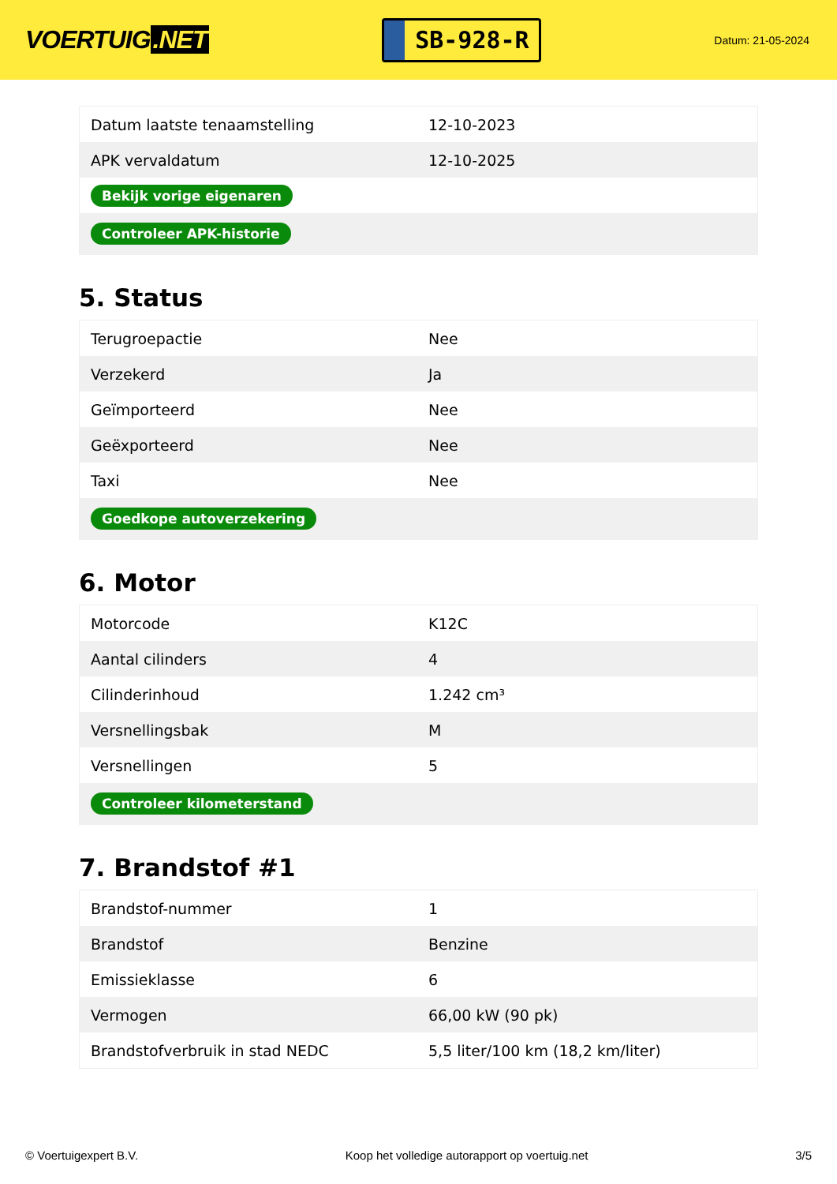VOERTUIG.NET
SB-928-R
Datum: 21-05-2024
| Datum laatste tenaamstelling | 12-10-2023 |
| APK vervaldatum | 12-10-2025 |
| Bekijk vorige eigenaren | |
| Controleer APK-historie | |
5. Status
| Terugroepactie | Nee |
| Verzekerd | Ja |
| Geïmporteerd | Nee |
| Geëxporteerd | Nee |
| Taxi | Nee |
| Goedkope autoverzekering | |
6. Motor
| Motorcode | K12C |
| Aantal cilinders | 4 |
| Cilinderinhoud | 1.242 cm³ |
| Versnellingsbak | M |
| Versnellingen | 5 |
| Controleer kilometerstand | |
7. Brandstof #1
| Brandstof-nummer | 1 |
| Brandstof | Benzine |
| Emissieklasse | 6 |
| Vermogen | 66,00 kW (90 pk) |
| Brandstofverbruik in stad NEDC | 5,5 liter/100 km (18,2 km/liter) |
© Voertuigexpert B.V. Koop het volledige autorapport op voertuig.net 3/5